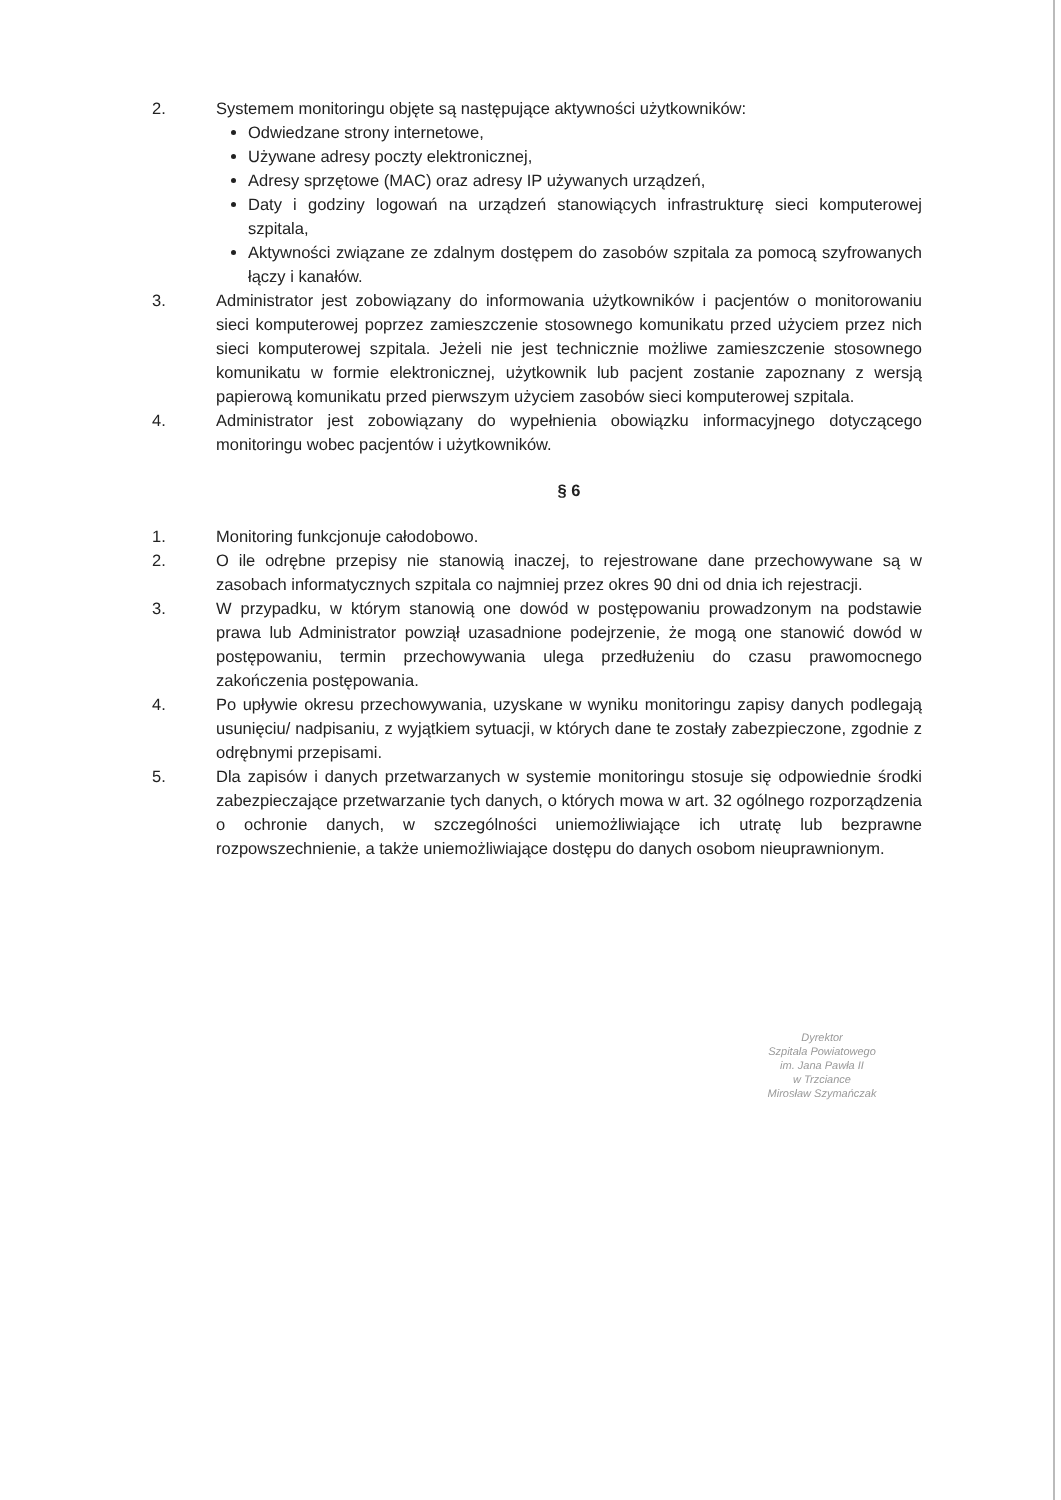2. Systemem monitoringu objęte są następujące aktywności użytkowników:
Odwiedzane strony internetowe,
Używane adresy poczty elektronicznej,
Adresy sprzętowe (MAC) oraz adresy IP używanych urządzeń,
Daty i godziny logowań na urządzeń stanowiących infrastrukturę sieci komputerowej szpitala,
Aktywności związane ze zdalnym dostępem do zasobów szpitala za pomocą szyfrowanych łączy i kanałów.
3. Administrator jest zobowiązany do informowania użytkowników i pacjentów o monitorowaniu sieci komputerowej poprzez zamieszczenie stosownego komunikatu przed użyciem przez nich sieci komputerowej szpitala. Jeżeli nie jest technicznie możliwe zamieszczenie stosownego komunikatu w formie elektronicznej, użytkownik lub pacjent zostanie zapoznany z wersją papierową komunikatu przed pierwszym użyciem zasobów sieci komputerowej szpitala.
4. Administrator jest zobowiązany do wypełnienia obowiązku informacyjnego dotyczącego monitoringu wobec pacjentów i użytkowników.
§ 6
1. Monitoring funkcjonuje całodobowo.
2. O ile odrębne przepisy nie stanowią inaczej, to rejestrowane dane przechowywane są w zasobach informatycznych szpitala co najmniej przez okres 90 dni od dnia ich rejestracji.
3. W przypadku, w którym stanowią one dowód w postępowaniu prowadzonym na podstawie prawa lub Administrator powziął uzasadnione podejrzenie, że mogą one stanowić dowód w postępowaniu, termin przechowywania ulega przedłużeniu do czasu prawomocnego zakończenia postępowania.
4. Po upływie okresu przechowywania, uzyskane w wyniku monitoringu zapisy danych podlegają usunięciu/ nadpisaniu, z wyjątkiem sytuacji, w których dane te zostały zabezpieczone, zgodnie z odrębnymi przepisami.
5. Dla zapisów i danych przetwarzanych w systemie monitoringu stosuje się odpowiednie środki zabezpieczające przetwarzanie tych danych, o których mowa w art. 32 ogólnego rozporządzenia o ochronie danych, w szczególności uniemożliwiające ich utratę lub bezprawne rozpowszechnienie, a także uniemożliwiające dostępu do danych osobom nieuprawnionym.
Dyrektor
Szpitala Powiatowego
im. Jana Pawła II
w Trzciance
Mirosław Szymańczak